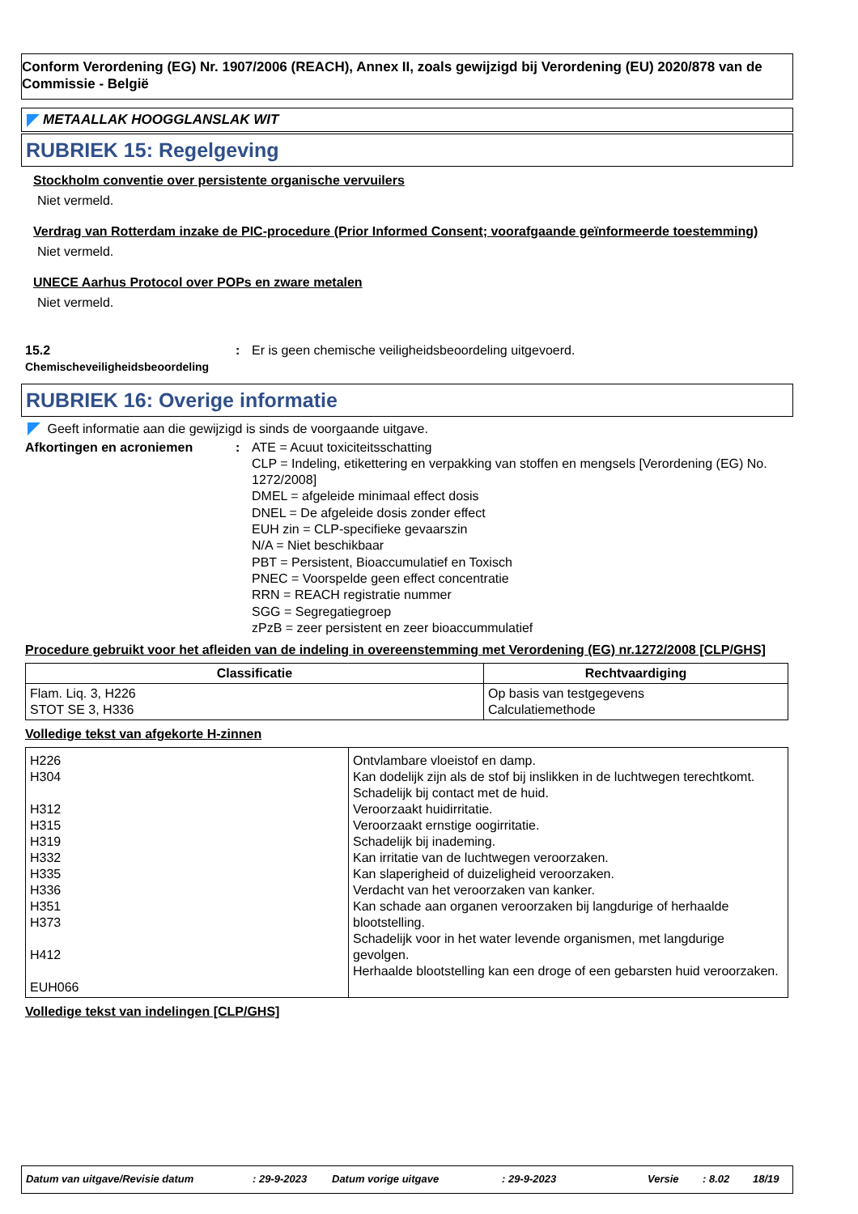Conform Verordening (EG) Nr. 1907/2006 (REACH), Annex II, zoals gewijzigd bij Verordening (EU) 2020/878 van de Commissie - België
METAALLAK HOOGGLANSLAK WIT
RUBRIEK 15: Regelgeving
Stockholm conventie over persistente organische vervuilers
Niet vermeld.
Verdrag van Rotterdam inzake de PIC-procedure (Prior Informed Consent; voorafgaande geïnformeerde toestemming)
Niet vermeld.
UNECE Aarhus Protocol over POPs en zware metalen
Niet vermeld.
15.2
Chemischeveiligheidsbeoordeling
: Er is geen chemische veiligheidsbeoordeling uitgevoerd.
RUBRIEK 16: Overige informatie
Geeft informatie aan die gewijzigd is sinds de voorgaande uitgave.
Afkortingen en acroniemen : ATE = Acuut toxiciteitsschatting
CLP = Indeling, etikettering en verpakking van stoffen en mengsels [Verordening (EG) No. 1272/2008]
DMEL = afgeleide minimaal effect dosis
DNEL = De afgeleide dosis zonder effect
EUH zin = CLP-specifieke gevaarszin
N/A = Niet beschikbaar
PBT = Persistent, Bioaccumulatief en Toxisch
PNEC = Voorspelde geen effect concentratie
RRN = REACH registratie nummer
SGG = Segregatiegroep
zPzB = zeer persistent en zeer bioaccummulatief
Procedure gebruikt voor het afleiden van de indeling in overeenstemming met Verordening (EG) nr.1272/2008 [CLP/GHS]
| Classificatie | Rechtvaardiging |
| --- | --- |
| Flam. Liq. 3, H226 STOT SE 3, H336 | Op basis van testgegevens Calculatiemethode |
Volledige tekst van afgekorte H-zinnen
| H226 H304 H312 H315 H319 H332 H335 H336 H351 H373 H412 EUH066 | Ontvlambare vloeistof en damp. Kan dodelijk zijn als de stof bij inslikken in de luchtwegen terechtkomt. Schadelijk bij contact met de huid. Veroorzaakt huidirritatie. Veroorzaakt ernstige oogirritatie. Schadelijk bij inademing. Kan irritatie van de luchtwegen veroorzaken. Kan slaperigheid of duizeligheid veroorzaken. Verdacht van het veroorzaken van kanker. Kan schade aan organen veroorzaken bij langdurige of herhaalde blootstelling. Schadelijk voor in het water levende organismen, met langdurige gevolgen. Herhaalde blootstelling kan een droge of een gebarsten huid veroorzaken. |
Volledige tekst van indelingen [CLP/GHS]
Datum van uitgave/Revisie datum: 29-9-2023 Datum vorige uitgave: 29-9-2023 Versie: 8.02 18/19